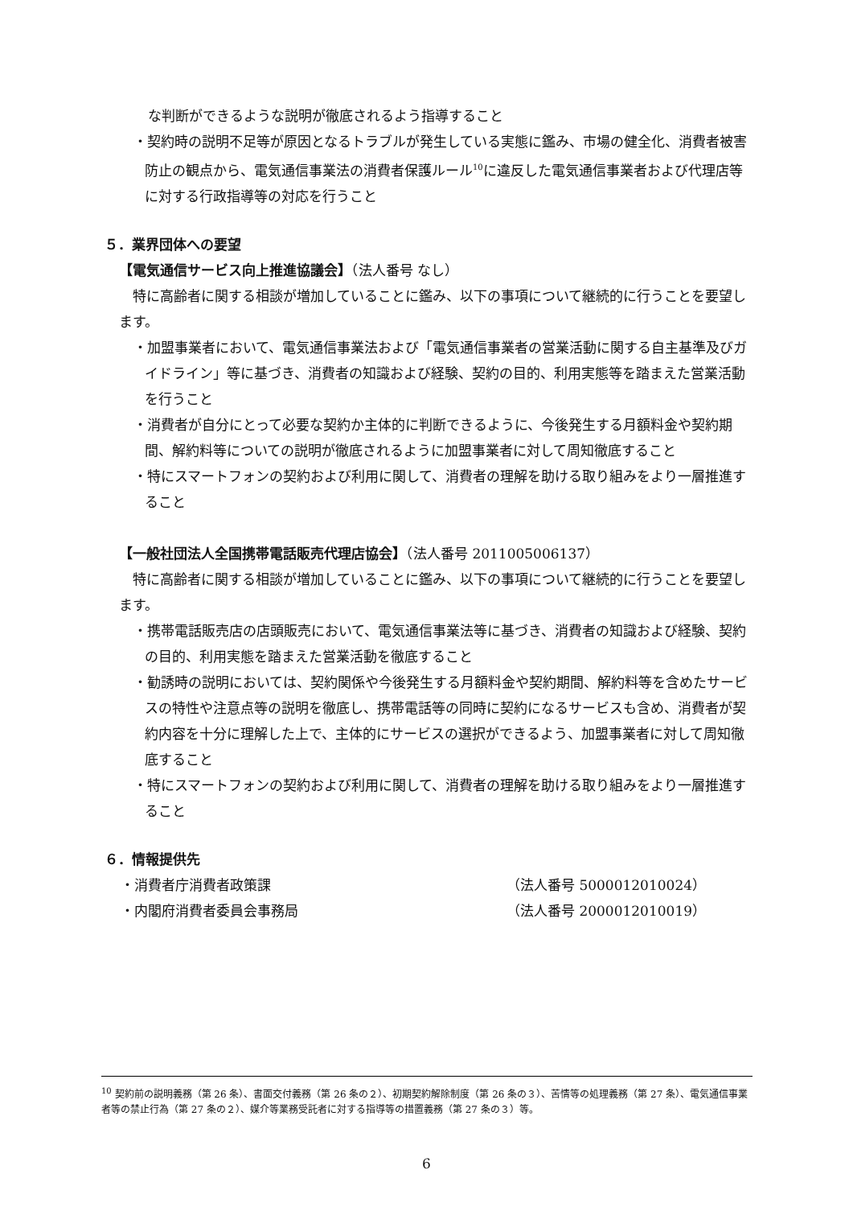な判断ができるような説明が徹底されるよう指導すること
・契約時の説明不足等が原因となるトラブルが発生している実態に鑑み、市場の健全化、消費者被害防止の観点から、電気通信事業法の消費者保護ルール<sup>10</sup>に違反した電気通信事業者および代理店等に対する行政指導等の対応を行うこと
５．業界団体への要望
【電気通信サービス向上推進協議会】（法人番号 なし）
特に高齢者に関する相談が増加していることに鑑み、以下の事項について継続的に行うことを要望します。
・加盟事業者において、電気通信事業法および「電気通信事業者の営業活動に関する自主基準及びガイドライン」等に基づき、消費者の知識および経験、契約の目的、利用実態等を踏まえた営業活動を行うこと
・消費者が自分にとって必要な契約か主体的に判断できるように、今後発生する月額料金や契約期間、解約料等についての説明が徹底されるように加盟事業者に対して周知徹底すること
・特にスマートフォンの契約および利用に関して、消費者の理解を助ける取り組みをより一層推進すること
【一般社団法人全国携帯電話販売代理店協会】（法人番号 2011005006137）
特に高齢者に関する相談が増加していることに鑑み、以下の事項について継続的に行うことを要望します。
・携帯電話販売店の店頭販売において、電気通信事業法等に基づき、消費者の知識および経験、契約の目的、利用実態を踏まえた営業活動を徹底すること
・勧誘時の説明においては、契約関係や今後発生する月額料金や契約期間、解約料等を含めたサービスの特性や注意点等の説明を徹底し、携帯電話等の同時に契約になるサービスも含め、消費者が契約内容を十分に理解した上で、主体的にサービスの選択ができるよう、加盟事業者に対して周知徹底すること
・特にスマートフォンの契約および利用に関して、消費者の理解を助ける取り組みをより一層推進すること
６．情報提供先
・消費者庁消費者政策課 （法人番号 5000012010024）
・内閣府消費者委員会事務局 （法人番号 2000012010019）
<sup>10</sup> 契約前の説明義務（第 26 条）、書面交付義務（第 26 条の２）、初期契約解除制度（第 26 条の３）、苦情等の処理義務（第 27 条）、電気通信事業者等の禁止行為（第 27 条の２）、媒介等業務受託者に対する指導等の措置義務（第 27 条の３）等。
6